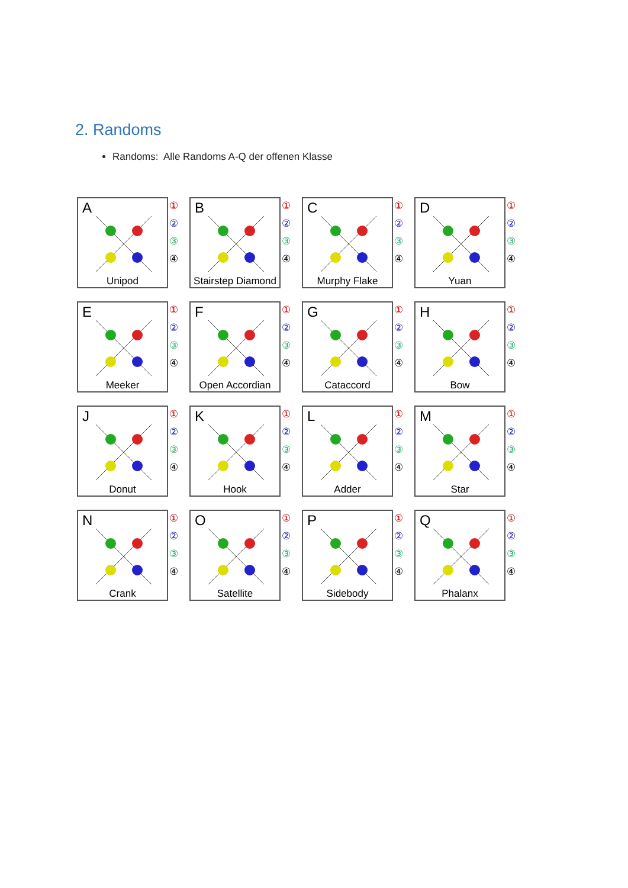2. Randoms
Randoms: Alle Randoms A-Q der offenen Klasse
A
Unipod
①②③④
B
Stairstep Diamond
①②③④
C
Murphy Flake
①②③④
D
Yuan
①②③④
E
Meeker
①②③④
F
Open Accordian
①②③④
G
Cataccord
①②③④
H
Bow
①②③④
J
Donut
①②③④
K
Hook
①②③④
L
Adder
①②③④
M
Star
①②③④
N
Crank
①②③④
O
Satellite
①②③④
P
Sidebody
①②③④
Q
Phalanx
①②③④